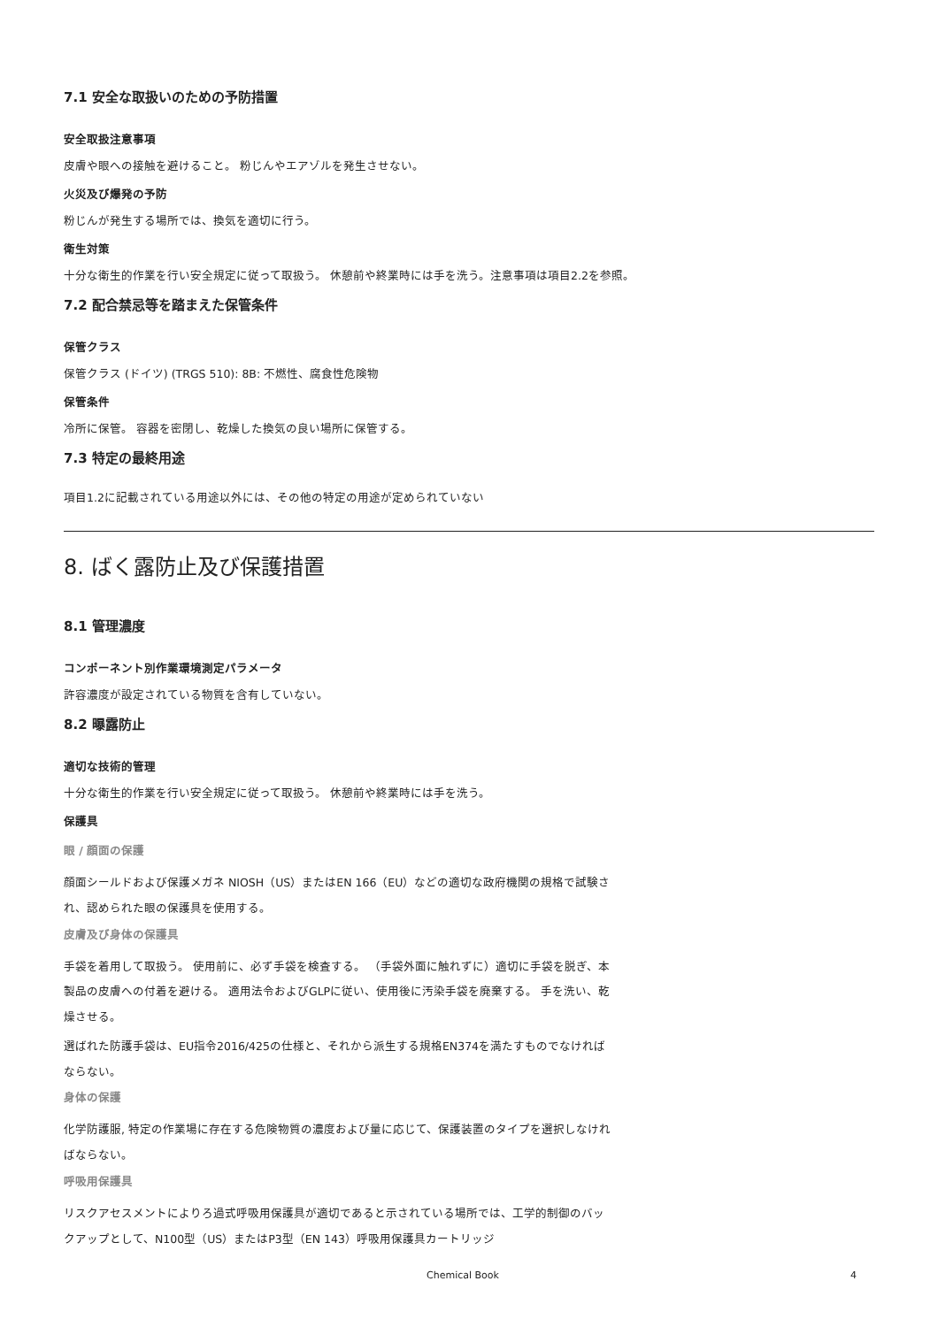7.1 安全な取扱いのための予防措置
安全取扱注意事項
皮膚や眼への接触を避けること。 粉じんやエアゾルを発生させない。
火災及び爆発の予防
粉じんが発生する場所では、換気を適切に行う。
衛生対策
十分な衛生的作業を行い安全規定に従って取扱う。 休憩前や終業時には手を洗う。注意事項は項目2.2を参照。
7.2 配合禁忌等を踏まえた保管条件
保管クラス
保管クラス (ドイツ) (TRGS 510): 8B: 不燃性、腐食性危険物
保管条件
冷所に保管。 容器を密閉し、乾燥した換気の良い場所に保管する。
7.3 特定の最終用途
項目1.2に記載されている用途以外には、その他の特定の用途が定められていない
8. ばく露防止及び保護措置
8.1 管理濃度
コンポーネント別作業環境測定パラメータ
許容濃度が設定されている物質を含有していない。
8.2 曝露防止
適切な技術的管理
十分な衛生的作業を行い安全規定に従って取扱う。 休憩前や終業時には手を洗う。
保護具
眼 / 顔面の保護
顔面シールドおよび保護メガネ NIOSH（US）またはEN 166（EU）などの適切な政府機関の規格で試験され、認められた眼の保護具を使用する。
皮膚及び身体の保護具
手袋を着用して取扱う。 使用前に、必ず手袋を検査する。 （手袋外面に触れずに）適切に手袋を脱ぎ、本製品の皮膚への付着を避ける。 適用法令およびGLPに従い、使用後に汚染手袋を廃棄する。 手を洗い、乾燥させる。
選ばれた防護手袋は、EU指令2016/425の仕様と、それから派生する規格EN374を満たすものでなければならない。
身体の保護
化学防護服, 特定の作業場に存在する危険物質の濃度および量に応じて、保護装置のタイプを選択しなければならない。
呼吸用保護具
リスクアセスメントによりろ過式呼吸用保護具が適切であると示されている場所では、工学的制御のバックアップとして、N100型（US）またはP3型（EN 143）呼吸用保護具カートリッジ
Chemical Book 4